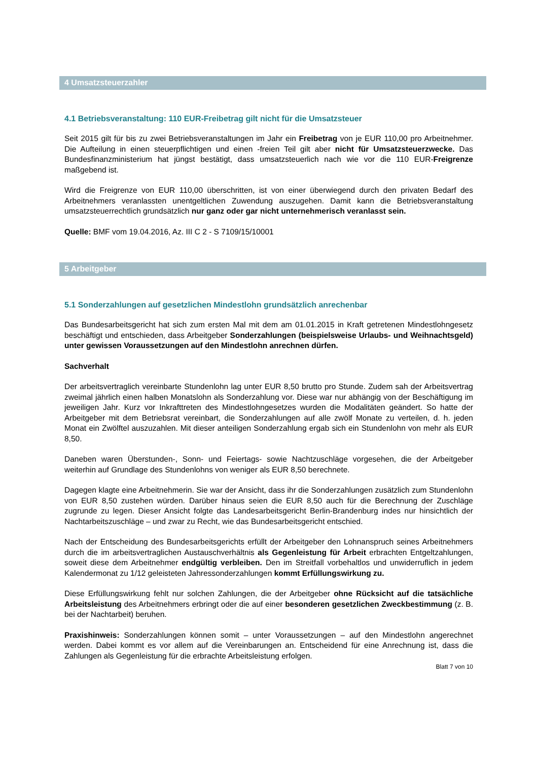4 Umsatzsteuerzahler
4.1 Betriebsveranstaltung: 110 EUR-Freibetrag gilt nicht für die Umsatzsteuer
Seit 2015 gilt für bis zu zwei Betriebsveranstaltungen im Jahr ein Freibetrag von je EUR 110,00 pro Arbeitnehmer. Die Aufteilung in einen steuerpflichtigen und einen -freien Teil gilt aber nicht für Umsatzsteuerzwecke. Das Bundesfinanzministerium hat jüngst bestätigt, dass umsatzsteuerlich nach wie vor die 110 EUR-Freigrenze maßgebend ist.
Wird die Freigrenze von EUR 110,00 überschritten, ist von einer überwiegend durch den privaten Bedarf des Arbeitnehmers veranlassten unentgeltlichen Zuwendung auszugehen. Damit kann die Betriebsveranstaltung umsatzsteuerrechtlich grundsätzlich nur ganz oder gar nicht unternehmerisch veranlasst sein.
Quelle: BMF vom 19.04.2016, Az. III C 2 - S 7109/15/10001
5 Arbeitgeber
5.1 Sonderzahlungen auf gesetzlichen Mindestlohn grundsätzlich anrechenbar
Das Bundesarbeitsgericht hat sich zum ersten Mal mit dem am 01.01.2015 in Kraft getretenen Mindestlohngesetz beschäftigt und entschieden, dass Arbeitgeber Sonderzahlungen (beispielsweise Urlaubs- und Weihnachtsgeld) unter gewissen Voraussetzungen auf den Mindestlohn anrechnen dürfen.
Sachverhalt
Der arbeitsvertraglich vereinbarte Stundenlohn lag unter EUR 8,50 brutto pro Stunde. Zudem sah der Arbeitsvertrag zweimal jährlich einen halben Monatslohn als Sonderzahlung vor. Diese war nur abhängig von der Beschäftigung im jeweiligen Jahr. Kurz vor Inkrafttreten des Mindestlohngesetzes wurden die Modalitäten geändert. So hatte der Arbeitgeber mit dem Betriebsrat vereinbart, die Sonderzahlungen auf alle zwölf Monate zu verteilen, d. h. jeden Monat ein Zwölftel auszuzahlen. Mit dieser anteiligen Sonderzahlung ergab sich ein Stundenlohn von mehr als EUR 8,50.
Daneben waren Überstunden-, Sonn- und Feiertags- sowie Nachtzuschläge vorgesehen, die der Arbeitgeber weiterhin auf Grundlage des Stundenlohns von weniger als EUR 8,50 berechnete.
Dagegen klagte eine Arbeitnehmerin. Sie war der Ansicht, dass ihr die Sonderzahlungen zusätzlich zum Stundenlohn von EUR 8,50 zustehen würden. Darüber hinaus seien die EUR 8,50 auch für die Berechnung der Zuschläge zugrunde zu legen. Dieser Ansicht folgte das Landesarbeitsgericht Berlin-Brandenburg indes nur hinsichtlich der Nachtarbeitszuschläge – und zwar zu Recht, wie das Bundesarbeitsgericht entschied.
Nach der Entscheidung des Bundesarbeitsgerichts erfüllt der Arbeitgeber den Lohnanspruch seines Arbeitnehmers durch die im arbeitsvertraglichen Austauschverhältnis als Gegenleistung für Arbeit erbrachten Entgeltzahlungen, soweit diese dem Arbeitnehmer endgültig verbleiben. Den im Streitfall vorbehaltlos und unwiderruflich in jedem Kalendermonat zu 1/12 geleisteten Jahressonderzahlungen kommt Erfüllungswirkung zu.
Diese Erfüllungswirkung fehlt nur solchen Zahlungen, die der Arbeitgeber ohne Rücksicht auf die tatsächliche Arbeitsleistung des Arbeitnehmers erbringt oder die auf einer besonderen gesetzlichen Zweckbestimmung (z. B. bei der Nachtarbeit) beruhen.
Praxishinweis: Sonderzahlungen können somit – unter Voraussetzungen – auf den Mindestlohn angerechnet werden. Dabei kommt es vor allem auf die Vereinbarungen an. Entscheidend für eine Anrechnung ist, dass die Zahlungen als Gegenleistung für die erbrachte Arbeitsleistung erfolgen.
Blatt 7 von 10